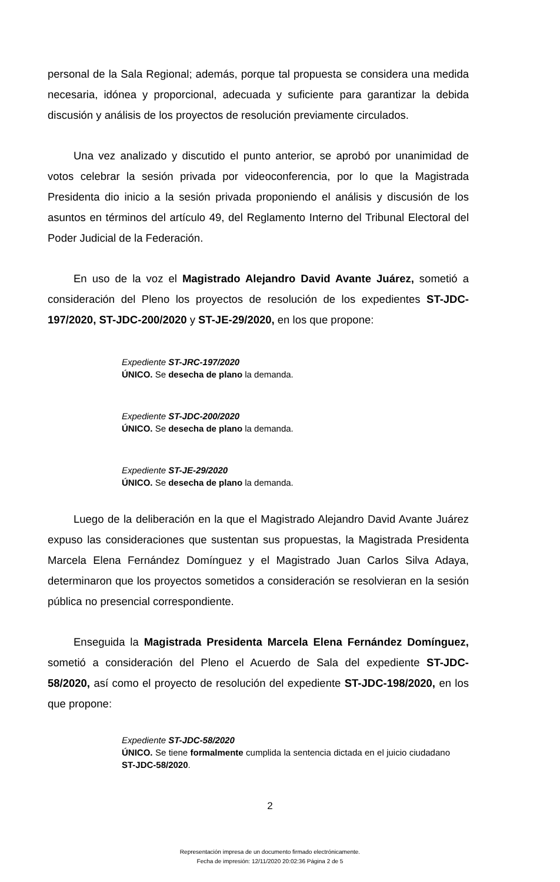personal de la Sala Regional; además, porque tal propuesta se considera una medida necesaria, idónea y proporcional, adecuada y suficiente para garantizar la debida discusión y análisis de los proyectos de resolución previamente circulados.
Una vez analizado y discutido el punto anterior, se aprobó por unanimidad de votos celebrar la sesión privada por videoconferencia, por lo que la Magistrada Presidenta dio inicio a la sesión privada proponiendo el análisis y discusión de los asuntos en términos del artículo 49, del Reglamento Interno del Tribunal Electoral del Poder Judicial de la Federación.
En uso de la voz el Magistrado Alejandro David Avante Juárez, sometió a consideración del Pleno los proyectos de resolución de los expedientes ST-JDC-197/2020, ST-JDC-200/2020 y ST-JE-29/2020, en los que propone:
Expediente ST-JRC-197/2020
ÚNICO. Se desecha de plano la demanda.
Expediente ST-JDC-200/2020
ÚNICO. Se desecha de plano la demanda.
Expediente ST-JE-29/2020
ÚNICO. Se desecha de plano la demanda.
Luego de la deliberación en la que el Magistrado Alejandro David Avante Juárez expuso las consideraciones que sustentan sus propuestas, la Magistrada Presidenta Marcela Elena Fernández Domínguez y el Magistrado Juan Carlos Silva Adaya, determinaron que los proyectos sometidos a consideración se resolvieran en la sesión pública no presencial correspondiente.
Enseguida la Magistrada Presidenta Marcela Elena Fernández Domínguez, sometió a consideración del Pleno el Acuerdo de Sala del expediente ST-JDC-58/2020, así como el proyecto de resolución del expediente ST-JDC-198/2020, en los que propone:
Expediente ST-JDC-58/2020
ÚNICO. Se tiene formalmente cumplida la sentencia dictada en el juicio ciudadano ST-JDC-58/2020.
2
Representación impresa de un documento firmado electrónicamente.
Fecha de impresión: 12/11/2020 20:02:36 Página 2 de 5